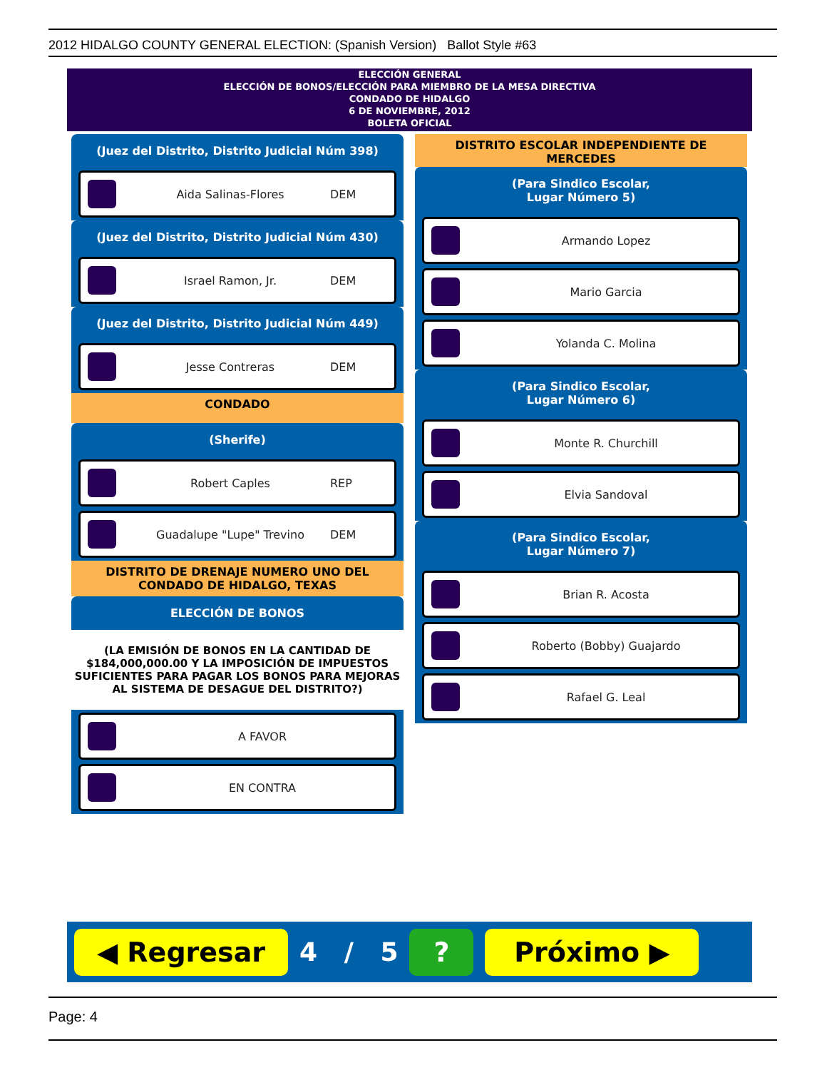2012 HIDALGO COUNTY GENERAL ELECTION: (Spanish Version) Ballot Style #63
ELECCIÓN GENERAL
ELECCIÓN DE BONOS/ELECCIÓN PARA MIEMBRO DE LA MESA DIRECTIVA
CONDADO DE HIDALGO
6 DE NOVIEMBRE, 2012
BOLETA OFICIAL
(Juez del Distrito, Distrito Judicial Núm 398)
Aida Salinas-Flores DEM
(Juez del Distrito, Distrito Judicial Núm 430)
Israel Ramon, Jr. DEM
(Juez del Distrito, Distrito Judicial Núm 449)
Jesse Contreras DEM
CONDADO
(Sherife)
Robert Caples REP
Guadalupe "Lupe" Trevino DEM
DISTRITO DE DRENAJE NUMERO UNO DEL CONDADO DE HIDALGO, TEXAS
ELECCIÓN DE BONOS
(LA EMISIÓN DE BONOS EN LA CANTIDAD DE $184,000,000.00 Y LA IMPOSICIÓN DE IMPUESTOS SUFICIENTES PARA PAGAR LOS BONOS PARA MEJORAS AL SISTEMA DE DESAGUE DEL DISTRITO?)
A FAVOR
EN CONTRA
DISTRITO ESCOLAR INDEPENDIENTE DE MERCEDES
(Para Sindico Escolar,
Lugar Número 5)
Armando Lopez
Mario Garcia
Yolanda C. Molina
(Para Sindico Escolar,
Lugar Número 6)
Monte R. Churchill
Elvia Sandoval
(Para Sindico Escolar,
Lugar Número 7)
Brian R. Acosta
Roberto (Bobby) Guajardo
Rafael G. Leal
◀ Regresar
4 / 5
? Próximo ▶
Page: 4